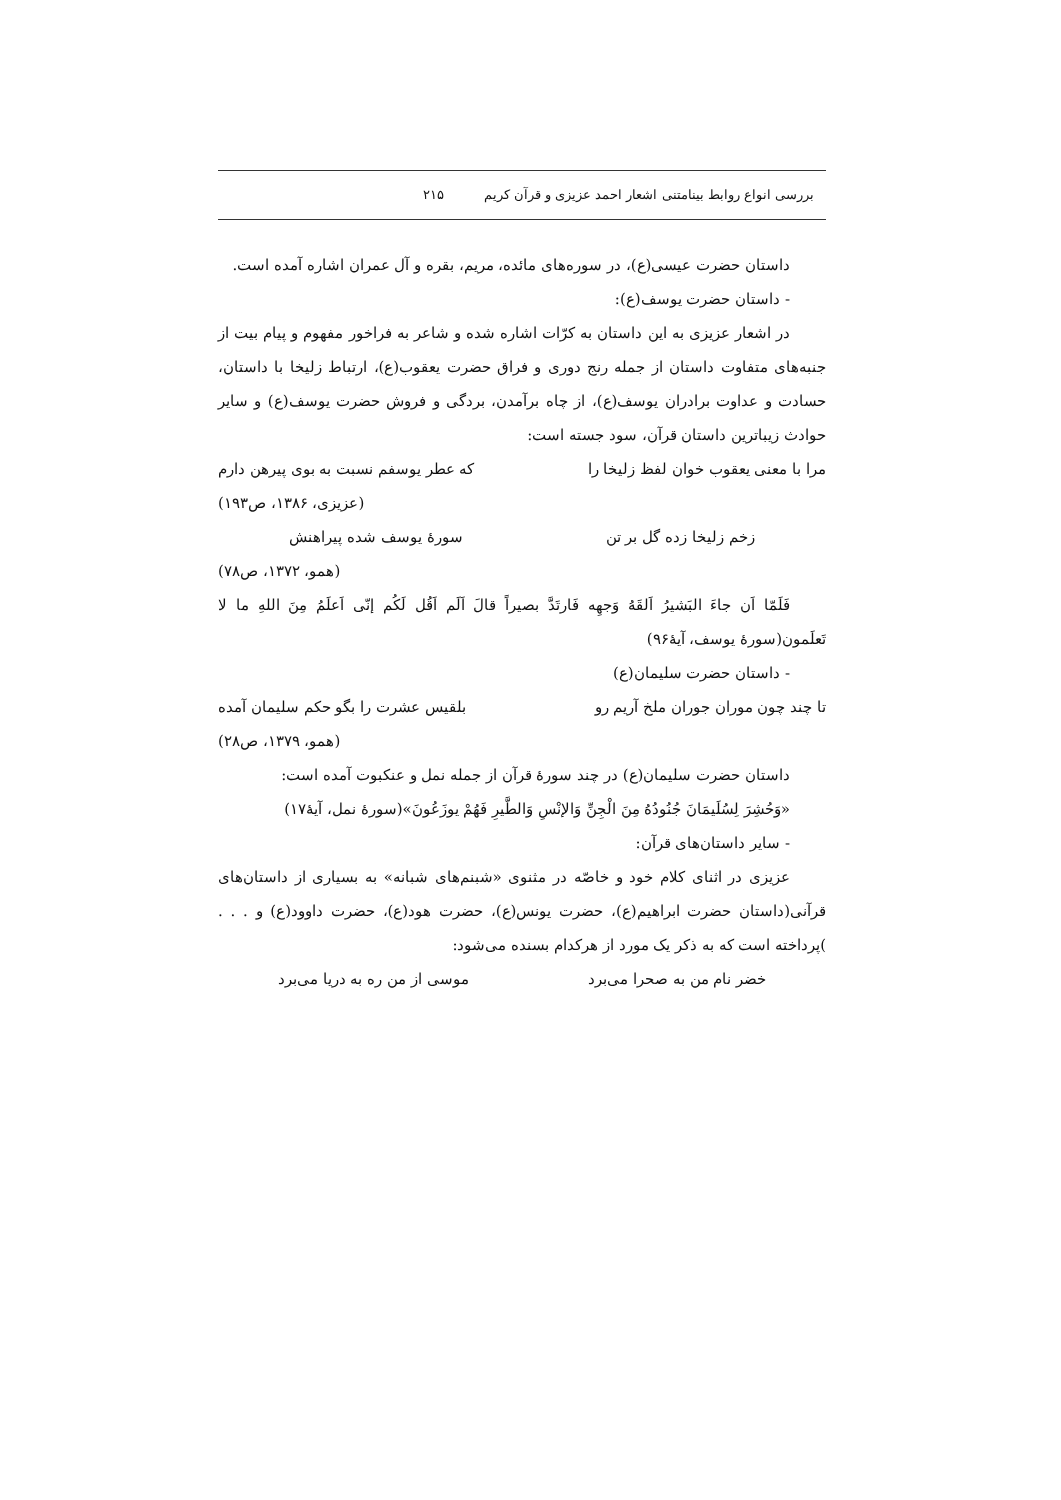بررسی انواع روابط بینامتنی اشعار احمد عزیزی و قرآن کریم ۲۱۵
داستان حضرت عیسی(ع)، در سوره‌های مائده، مریم، بقره و آل عمران اشاره آمده است.
- داستان حضرت یوسف(ع):
در اشعار عزیزی به این داستان به کرّات اشاره شده و شاعر به فراخور مفهوم و پیام بیت از جنبه‌های متفاوت داستان از جمله رنج دوری و فراق حضرت یعقوب(ع)، ارتباط زلیخا با داستان، حسادت و عداوت برادران یوسف(ع)، از چاه برآمدن، بردگی و فروش حضرت یوسف(ع) و سایر حوادث زیباترین داستان قرآن، سود جسته است:
مرا با معنی یعقوب خوان لفظ زلیخا را که عطر یوسفم نسبت به بوی پیرهن دارم
(عزیزی، ۱۳۸۶، ص۱۹۳)
زخم زلیخا زده گل بر تن سورهٔ یوسف شده پیراهنش
(همو، ۱۳۷۲، ص۷۸)
فَلَمّا اَن جاءَ البَشیرُ اَلقَهُ وَجهِه فَارتَدَّ بصیراً قالَ اَلَم اَقُل لَکُم إنّی اَعلَمُ مِنَ اللهِ ما لا تَعلَمون(سورهٔ یوسف، آیهٔ۹۶)
- داستان حضرت سلیمان(ع)
تا چند چون موران جوران ملخ آریم رو بلقیس عشرت را بگو حکم سلیمان آمده
(همو، ۱۳۷۹، ص۲۸)
داستان حضرت سلیمان(ع) در چند سورهٔ قرآن از جمله نمل و عنکبوت آمده است:
«وَحُشِرَ لِسُلَیمَانَ جُنُودُهُ مِنَ الْجِنِّ وَالإنْسِ وَالطَّیرِ فَهُمْ یوزَعُونَ»(سورهٔ نمل، آیهٔ۱۷)
- سایر داستان‌های قرآن:
عزیزی در اثنای کلام خود و خاصّه در مثنوی «شبنم‌های شبانه» به بسیاری از داستان‌های قرآنی(داستان حضرت ابراهیم(ع)، حضرت یونس(ع)، حضرت هود(ع)، حضرت داوود(ع) و . . . )پرداخته است که به ذکر یک مورد از هرکدام بسنده می‌شود:
خضر نام من به صحرا می‌برد موسی از من ره به دریا می‌برد